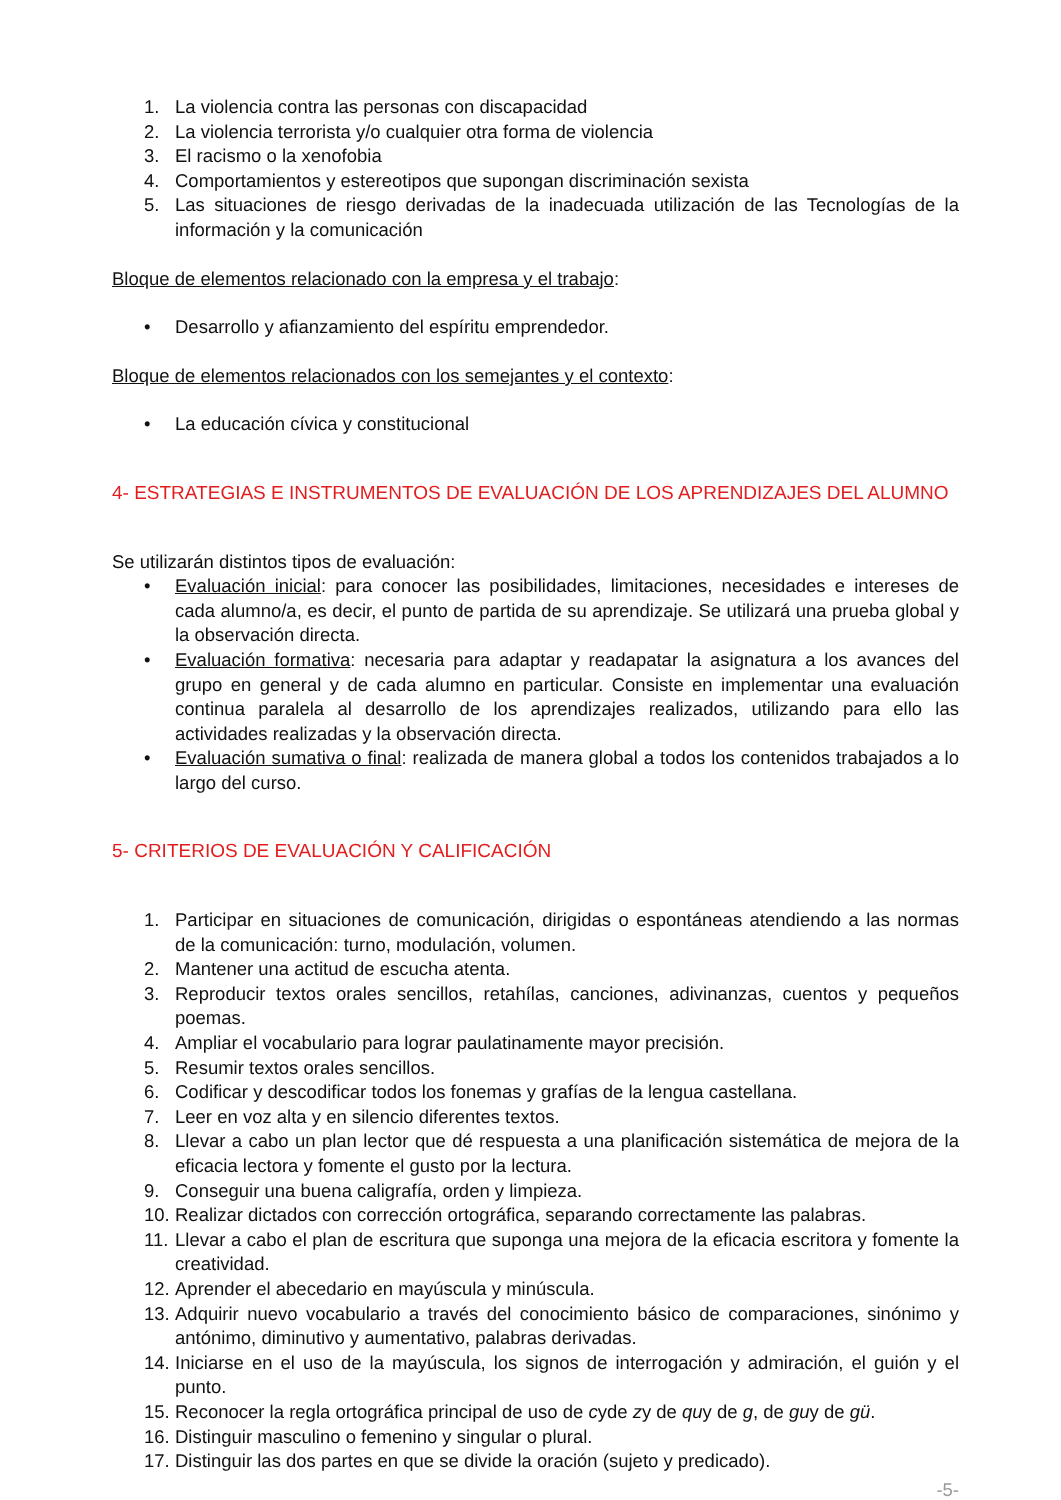1. La violencia contra las personas con discapacidad
2. La violencia terrorista y/o cualquier otra forma de violencia
3. El racismo o la xenofobia
4. Comportamientos y estereotipos que supongan discriminación sexista
5. Las situaciones de riesgo derivadas de la inadecuada utilización de las Tecnologías de la información y la comunicación
Bloque de elementos relacionado con la empresa y el trabajo:
• Desarrollo y afianzamiento del espíritu emprendedor.
Bloque de elementos relacionados con los semejantes y el contexto:
• La educación cívica y constitucional
4- ESTRATEGIAS E INSTRUMENTOS DE EVALUACIÓN DE LOS APRENDIZAJES DEL ALUMNO
Se utilizarán distintos tipos de evaluación:
• Evaluación inicial: para conocer las posibilidades, limitaciones, necesidades e intereses de cada alumno/a, es decir, el punto de partida de su aprendizaje. Se utilizará una prueba global y la observación directa.
• Evaluación formativa: necesaria para adaptar y readapatar la asignatura a los avances del grupo en general y de cada alumno en particular. Consiste en implementar una evaluación continua paralela al desarrollo de los aprendizajes realizados, utilizando para ello las actividades realizadas y la observación directa.
• Evaluación sumativa o final: realizada de manera global a todos los contenidos trabajados a lo largo del curso.
5- CRITERIOS DE EVALUACIÓN Y CALIFICACIÓN
1. Participar en situaciones de comunicación, dirigidas o espontáneas atendiendo a las normas de la comunicación: turno, modulación, volumen.
2. Mantener una actitud de escucha atenta.
3. Reproducir textos orales sencillos, retahílas, canciones, adivinanzas, cuentos y pequeños poemas.
4. Ampliar el vocabulario para lograr paulatinamente mayor precisión.
5. Resumir textos orales sencillos.
6. Codificar y descodificar todos los fonemas y grafías de la lengua castellana.
7. Leer en voz alta y en silencio diferentes textos.
8. Llevar a cabo un plan lector que dé respuesta a una planificación sistemática de mejora de la eficacia lectora y fomente el gusto por la lectura.
9. Conseguir una buena caligrafía, orden y limpieza.
10. Realizar dictados con corrección ortográfica, separando correctamente las palabras.
11. Llevar a cabo el plan de escritura que suponga una mejora de la eficacia escritora y fomente la creatividad.
12. Aprender el abecedario en mayúscula y minúscula.
13. Adquirir nuevo vocabulario a través del conocimiento básico de comparaciones, sinónimo y antónimo, diminutivo y aumentativo, palabras derivadas.
14. Iniciarse en el uso de la mayúscula, los signos de interrogación y admiración, el guión y el punto.
15. Reconocer la regla ortográfica principal de uso de cyde zy de quy de g, de guy de gü.
16. Distinguir masculino o femenino y singular o plural.
17. Distinguir las dos partes en que se divide la oración (sujeto y predicado).
-5-